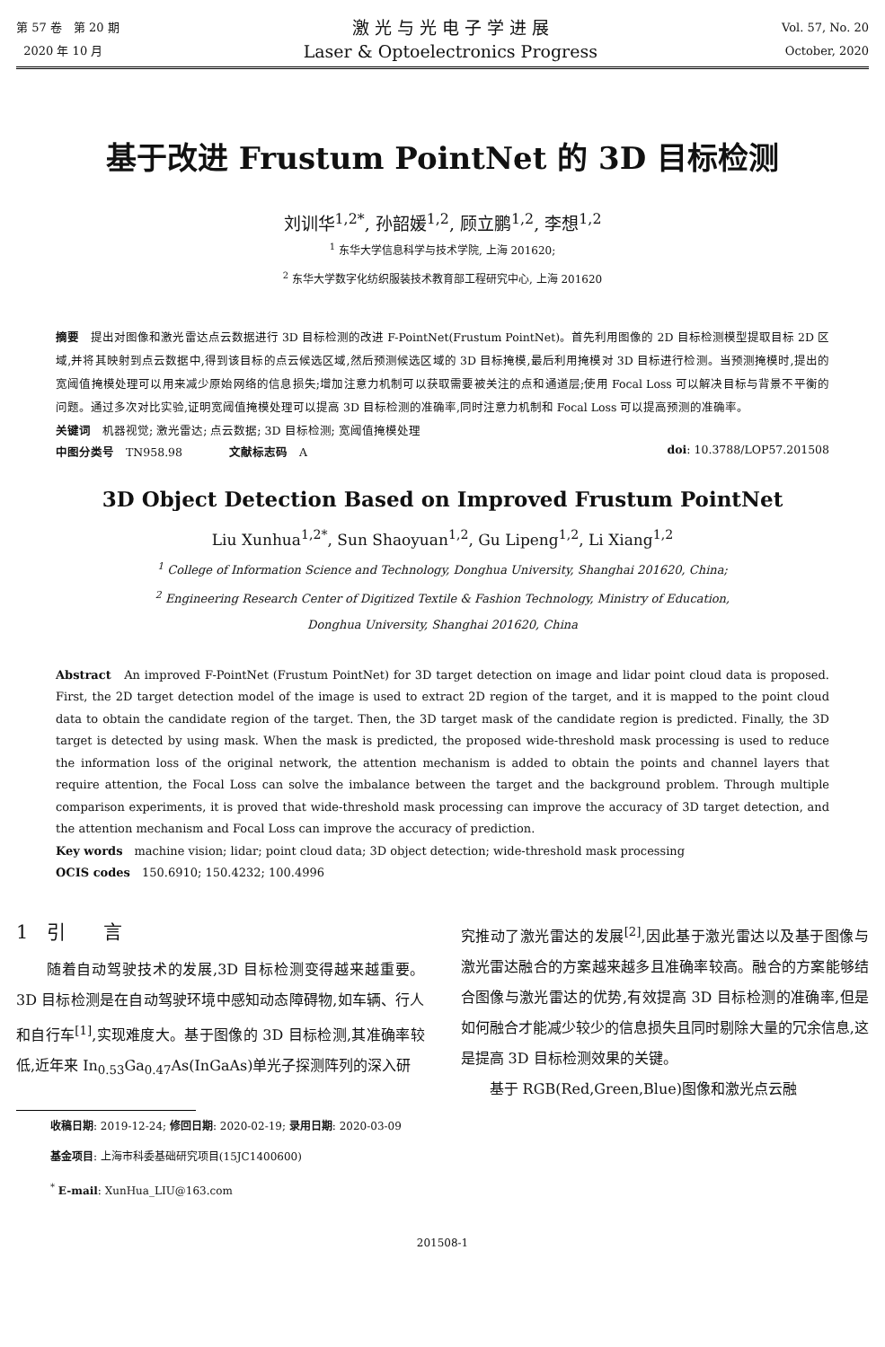第 57 卷　第 20 期
2020 年 10 月
激 光 与 光 电 子 学 进 展
Laser & Optoelectronics Progress
Vol. 57, No. 20
October, 2020
基于改进 Frustum PointNet 的 3D 目标检测
刘训华<sup>1,2*</sup>, 孙韶媛<sup>1,2</sup>, 顾立鹏<sup>1,2</sup>, 李想<sup>1,2</sup>
<sup>1</sup> 东华大学信息科学与技术学院, 上海 201620;
<sup>2</sup> 东华大学数字化纺织服装技术教育部工程研究中心, 上海 201620
摘要　提出对图像和激光雷达点云数据进行 3D 目标检测的改进 F-PointNet(Frustum PointNet)。首先利用图像的 2D 目标检测模型提取目标 2D 区域,并将其映射到点云数据中,得到该目标的点云候选区域,然后预测候选区域的 3D 目标掩模,最后利用掩模对 3D 目标进行检测。当预测掩模时,提出的宽阈值掩模处理可以用来减少原始网络的信息损失;增加注意力机制可以获取需要被关注的点和通道层;使用 Focal Loss 可以解决目标与背景不平衡的问题。通过多次对比实验,证明宽阈值掩模处理可以提高 3D 目标检测的准确率,同时注意力机制和 Focal Loss 可以提高预测的准确率。
关键词　机器视觉; 激光雷达; 点云数据; 3D 目标检测; 宽阈值掩模处理
中图分类号　TN958.98　　　　文献标志码　A doi: 10.3788/LOP57.201508
3D Object Detection Based on Improved Frustum PointNet
Liu Xunhua<sup>1,2*</sup>, Sun Shaoyuan<sup>1,2</sup>, Gu Lipeng<sup>1,2</sup>, Li Xiang<sup>1,2</sup>
<sup>1</sup> College of Information Science and Technology, Donghua University, Shanghai 201620, China;
<sup>2</sup> Engineering Research Center of Digitized Textile & Fashion Technology, Ministry of Education,
Donghua University, Shanghai 201620, China
Abstract　An improved F-PointNet (Frustum PointNet) for 3D target detection on image and lidar point cloud data is proposed. First, the 2D target detection model of the image is used to extract 2D region of the target, and it is mapped to the point cloud data to obtain the candidate region of the target. Then, the 3D target mask of the candidate region is predicted. Finally, the 3D target is detected by using mask. When the mask is predicted, the proposed wide-threshold mask processing is used to reduce the information loss of the original network, the attention mechanism is added to obtain the points and channel layers that require attention, the Focal Loss can solve the imbalance between the target and the background problem. Through multiple comparison experiments, it is proved that wide-threshold mask processing can improve the accuracy of 3D target detection, and the attention mechanism and Focal Loss can improve the accuracy of prediction.
Key words　machine vision; lidar; point cloud data; 3D object detection; wide-threshold mask processing
OCIS codes　150.6910; 150.4232; 100.4996
1　引　　言
　　随着自动驾驶技术的发展,3D 目标检测变得越来越重要。3D 目标检测是在自动驾驶环境中感知动态障碍物,如车辆、行人和自行车<sup>[1]</sup>,实现难度大。基于图像的 3D 目标检测,其准确率较低,近年来 In<sub>0.53</sub>Ga<sub>0.47</sub>As(InGaAs)单光子探测阵列的深入研
究推动了激光雷达的发展<sup>[2]</sup>,因此基于激光雷达以及基于图像与激光雷达融合的方案越来越多且准确率较高。融合的方案能够结合图像与激光雷达的优势,有效提高 3D 目标检测的准确率,但是如何融合才能减少较少的信息损失且同时剔除大量的冗余信息,这是提高 3D 目标检测效果的关键。
　　基于 RGB(Red,Green,Blue)图像和激光点云融
收稿日期: 2019-12-24; 修回日期: 2020-02-19; 录用日期: 2020-03-09
基金项目: 上海市科委基础研究项目(15JC1400600)
<sup>*</sup> E-mail: XunHua_LIU@163.com
201508-1